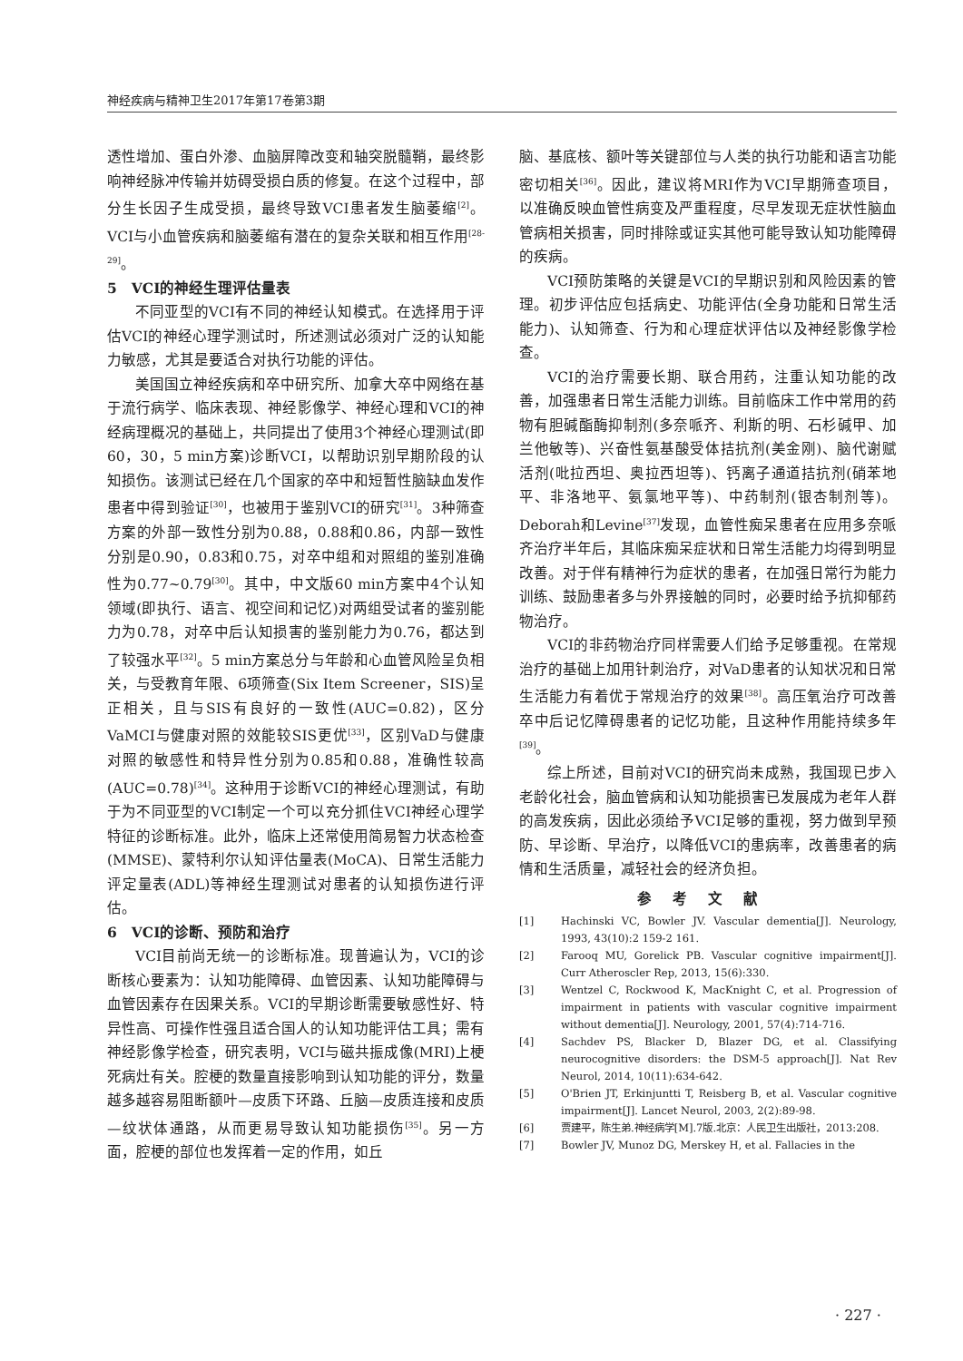神经疾病与精神卫生2017年第17卷第3期
透性增加、蛋白外渗、血脑屏障改变和轴突脱髓鞘，最终影响神经脉冲传输并妨碍受损白质的修复。在这个过程中，部分生长因子生成受损，最终导致VCI患者发生脑萎缩<sup>[2]</sup>。VCI与小血管疾病和脑萎缩有潜在的复杂关联和相互作用<sup>[28-29]</sup>。
5　VCI的神经生理评估量表
不同亚型的VCI有不同的神经认知模式。在选择用于评估VCI的神经心理学测试时，所述测试必须对广泛的认知能力敏感，尤其是要适合对执行功能的评估。
美国国立神经疾病和卒中研究所、加拿大卒中网络在基于流行病学、临床表现、神经影像学、神经心理和VCI的神经病理概况的基础上，共同提出了使用3个神经心理测试(即60，30，5 min方案)诊断VCI，以帮助识别早期阶段的认知损伤。该测试已经在几个国家的卒中和短暂性脑缺血发作患者中得到验证<sup>[30]</sup>，也被用于鉴别VCI的研究<sup>[31]</sup>。3种筛查方案的外部一致性分别为0.88，0.88和0.86，内部一致性分别是0.90，0.83和0.75，对卒中组和对照组的鉴别准确性为0.77~0.79<sup>[30]</sup>。其中，中文版60 min方案中4个认知领域(即执行、语言、视空间和记忆)对两组受试者的鉴别能力为0.78，对卒中后认知损害的鉴别能力为0.76，都达到了较强水平<sup>[32]</sup>。5 min方案总分与年龄和心血管风险呈负相关，与受教育年限、6项筛查(Six Item Screener，SIS)呈正相关，且与SIS有良好的一致性(AUC=0.82)，区分VaMCI与健康对照的效能较SIS更优<sup>[33]</sup>，区别VaD与健康对照的敏感性和特异性分别为0.85和0.88，准确性较高(AUC=0.78)<sup>[34]</sup>。这种用于诊断VCI的神经心理测试，有助于为不同亚型的VCI制定一个可以充分抓住VCI神经心理学特征的诊断标准。此外，临床上还常使用简易智力状态检查(MMSE)、蒙特利尔认知评估量表(MoCA)、日常生活能力评定量表(ADL)等神经生理测试对患者的认知损伤进行评估。
6　VCI的诊断、预防和治疗
VCI目前尚无统一的诊断标准。现普遍认为，VCI的诊断核心要素为：认知功能障碍、血管因素、认知功能障碍与血管因素存在因果关系。VCI的早期诊断需要敏感性好、特异性高、可操作性强且适合国人的认知功能评估工具；需有神经影像学检查，研究表明，VCI与磁共振成像(MRI)上梗死病灶有关。腔梗的数量直接影响到认知功能的评分，数量越多越容易阻断额叶—皮质下环路、丘脑—皮质连接和皮质—纹状体通路，从而更易导致认知功能损伤<sup>[35]</sup>。另一方面，腔梗的部位也发挥着一定的作用，如丘
脑、基底核、额叶等关键部位与人类的执行功能和语言功能密切相关<sup>[36]</sup>。因此，建议将MRI作为VCI早期筛查项目，以准确反映血管性病变及严重程度，尽早发现无症状性脑血管病相关损害，同时排除或证实其他可能导致认知功能障碍的疾病。
VCI预防策略的关键是VCI的早期识别和风险因素的管理。初步评估应包括病史、功能评估(全身功能和日常生活能力)、认知筛查、行为和心理症状评估以及神经影像学检查。
VCI的治疗需要长期、联合用药，注重认知功能的改善，加强患者日常生活能力训练。目前临床工作中常用的药物有胆碱酯酶抑制剂(多奈哌齐、利斯的明、石杉碱甲、加兰他敏等)、兴奋性氨基酸受体拮抗剂(美金刚)、脑代谢赋活剂(吡拉西坦、奥拉西坦等)、钙离子通道拮抗剂(硝苯地平、非洛地平、氨氯地平等)、中药制剂(银杏制剂等)。Deborah和Levine<sup>[37]</sup>发现，血管性痴呆患者在应用多奈哌齐治疗半年后，其临床痴呆症状和日常生活能力均得到明显改善。对于伴有精神行为症状的患者，在加强日常行为能力训练、鼓励患者多与外界接触的同时，必要时给予抗抑郁药物治疗。
VCI的非药物治疗同样需要人们给予足够重视。在常规治疗的基础上加用针刺治疗，对VaD患者的认知状况和日常生活能力有着优于常规治疗的效果<sup>[38]</sup>。高压氧治疗可改善卒中后记忆障碍患者的记忆功能，且这种作用能持续多年<sup>[39]</sup>。
综上所述，目前对VCI的研究尚未成熟，我国现已步入老龄化社会，脑血管病和认知功能损害已发展成为老年人群的高发疾病，因此必须给予VCI足够的重视，努力做到早预防、早诊断、早治疗，以降低VCI的患病率，改善患者的病情和生活质量，减轻社会的经济负担。
参考文献
[1] Hachinski VC, Bowler JV. Vascular dementia[J]. Neurology, 1993, 43(10):2 159-2 161.
[2] Farooq MU, Gorelick PB. Vascular cognitive impairment[J]. Curr Atheroscler Rep, 2013, 15(6):330.
[3] Wentzel C, Rockwood K, MacKnight C, et al. Progression of impairment in patients with vascular cognitive impairment without dementia[J]. Neurology, 2001, 57(4):714-716.
[4] Sachdev PS, Blacker D, Blazer DG, et al. Classifying neurocognitive disorders: the DSM-5 approach[J]. Nat Rev Neurol, 2014, 10(11):634-642.
[5] O'Brien JT, Erkinjuntti T, Reisberg B, et al. Vascular cognitive impairment[J]. Lancet Neurol, 2003, 2(2):89-98.
[6] 贾建平，陈生弟.神经病学[M].7版.北京：人民卫生出版社，2013:208.
[7] Bowler JV, Munoz DG, Merskey H, et al. Fallacies in the
· 227 ·